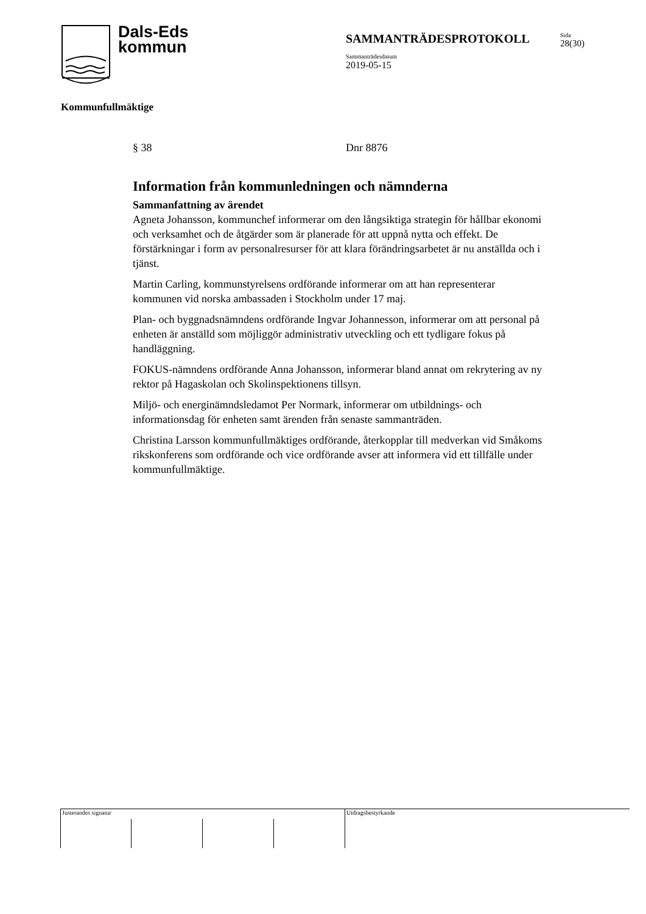Dals-Eds
kommun
SAMMANTRÄDESPROTOKOLL
Sammanträdesdatum
2019-05-15
Sida
28(30)
Kommunfullmäktige
§ 38 Dnr 8876
Information från kommunledningen och nämnderna
Sammanfattning av ärendet
Agneta Johansson, kommunchef informerar om den långsiktiga strategin för hållbar ekonomi och verksamhet och de åtgärder som är planerade för att uppnå nytta och effekt. De förstärkningar i form av personalresurser för att klara förändringsarbetet är nu anställda och i tjänst.
Martin Carling, kommunstyrelsens ordförande informerar om att han representerar kommunen vid norska ambassaden i Stockholm under 17 maj.
Plan- och byggnadsnämndens ordförande Ingvar Johannesson, informerar om att personal på enheten är anställd som möjliggör administrativ utveckling och ett tydligare fokus på handläggning.
FOKUS-nämndens ordförande Anna Johansson, informerar bland annat om rekrytering av ny rektor på Hagaskolan och Skolinspektionens tillsyn.
Miljö- och energinämndsledamot Per Normark, informerar om utbildnings- och informationsdag för enheten samt ärenden från senaste sammanträden.
Christina Larsson kommunfullmäktiges ordförande, återkopplar till medverkan vid Småkoms rikskonferens som ordförande och vice ordförande avser att informera vid ett tillfälle under kommunfullmäktige.
Justerandes signatur Utdragsbestyrkande